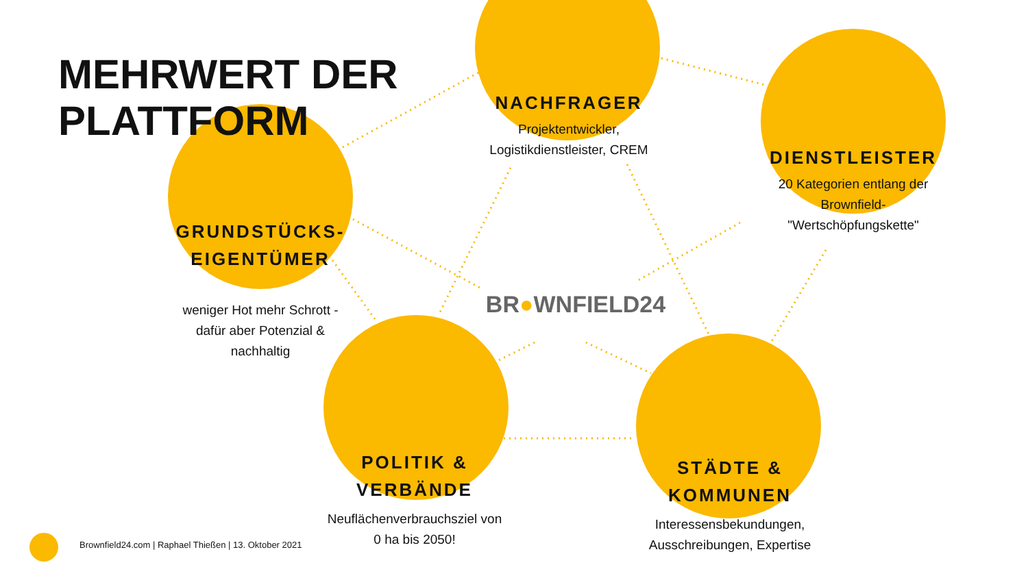MEHRWERT DER
PLATTFORM
NACHFRAGER
Projektentwickler,
Logistikdienstleister, CREM
DIENSTLEISTER
20 Kategorien entlang der
Brownfield-
"Wertschöpfungskette"
GRUNDSTÜCKS-
EIGENTÜMER
weniger Hot mehr Schrott -
dafür aber Potenzial &
nachhaltig
POLITIK &
VERBÄNDE
Neuflächenverbrauchsziel von
0 ha bis 2050!
STÄDTE &
KOMMUNEN
Interessensbekundungen,
Ausschreibungen, Expertise
BR●WNFIELD24
Brownfield24.com | Raphael Thießen | 13. Oktober 2021